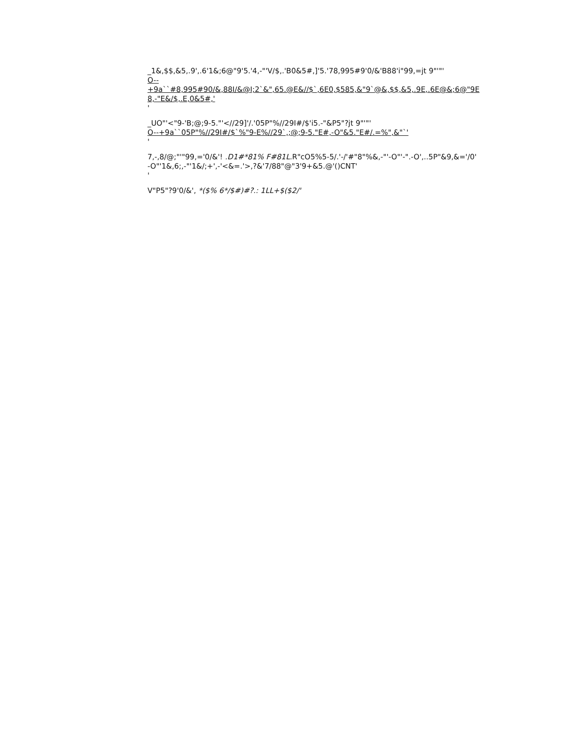_1&,$$,&5,.9',.6'1&;6@"9'5.'4,-"'V/$,.'B0&5#,]'5.'78,995#9'0/&'B88'i"99,=jt 9"'"'
O--+9a``#8,995#90/&,88I/&@I;2`&",65.@E&//$`,6E0,$585,&"9`@&,$$,&5,.9E,.6E@&;6@"9E 8,-"E&/$,.E,0&5#,'
'
_UO"'<"9-'B;@;9-5."'<//29]'/.'05P"%//29I#/$'i5.-"&P5"?jt 9"'"'
O--+9a``05P"%//29I#/$`%"9-E%//29`,;@;9-5."E#,-O"&5."E#/.=%",&"`'
'
7,-,8/@;"'"99,='0/&'! .D1#*81% F#81L.R"cO5%5-5/.'-/'#"8"%&,-"'-O"'-".-O',..5P"&9,&='/0' -O"'1&,6;,-"'1&/;+',-'<&=.'>,?&'7/88"@"3'9+&5.@'()CNT'
'
V"P5"?9'0/&', *($% 6*/$#)#?.: 1LL+$($2/'